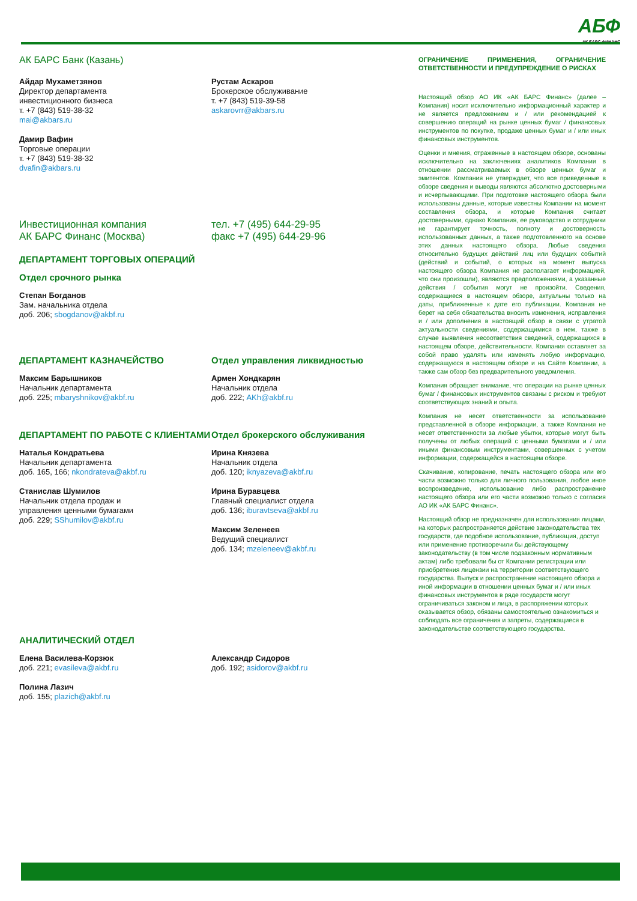АБФ
АК БАРС ФИНАНС
АК БАРС Банк (Казань)
Айдар Мухаметзянов
Директор департамента
инвестиционного бизнеса
т. +7 (843) 519-38-32
mai@akbars.ru
Дамир Вафин
Торговые операции
т. +7 (843) 519-38-32
dvafin@akbars.ru
Рустам Аскаров
Брокерское обслуживание
т. +7 (843) 519-39-58
askarovrr@akbars.ru
Инвестиционная компания
АК БАРС Финанс (Москва)
тел. +7 (495) 644-29-95
факс +7 (495) 644-29-96
ДЕПАРТАМЕНТ ТОРГОВЫХ ОПЕРАЦИЙ
Отдел срочного рынка
Степан Богданов
Зам. начальника отдела
доб. 206; sbogdanov@akbf.ru
ДЕПАРТАМЕНТ КАЗНАЧЕЙСТВО
Максим Барышников
Начальник департамента
доб. 225; mbaryshnikov@akbf.ru
Отдел управления ликвидностью
Армен Хондкарян
Начальник отдела
доб. 222; AKh@akbf.ru
ДЕПАРТАМЕНТ ПО РАБОТЕ С КЛИЕНТАМИ
Наталья Кондратьева
Начальник департамента
доб. 165, 166; nkondrateva@akbf.ru
Станислав Шумилов
Начальник отдела продаж и
управления ценными бумагами
доб. 229; SShumilov@akbf.ru
Отдел брокерского обслуживания
Ирина Князева
Начальник отдела
доб. 120; iknyazeva@akbf.ru
Ирина Буравцева
Главный специалист отдела
доб. 136; iburavtseva@akbf.ru
Максим Зеленеев
Ведущий специалист
доб. 134; mzeleneev@akbf.ru
АНАЛИТИЧЕСКИЙ ОТДЕЛ
Елена Василева-Корзюк
доб. 221; evasileva@akbf.ru
Полина Лазич
доб. 155; plazich@akbf.ru
Александр Сидоров
доб. 192; asidorov@akbf.ru
ОГРАНИЧЕНИЕ ПРИМЕНЕНИЯ, ОГРАНИЧЕНИЕ ОТВЕТСТВЕННОСТИ И ПРЕДУПРЕЖДЕНИЕ О РИСКАХ
Настоящий обзор АО ИК «АК БАРС Финанс» (далее – Компания) носит исключительно информационный характер и не является предложением и / или рекомендацией к совершению операций на рынке ценных бумаг / финансовых инструментов по покупке, продаже ценных бумаг и / или иных финансовых инструментов.
Оценки и мнения, отраженные в настоящем обзоре, основаны исключительно на заключениях аналитиков Компании в отношении рассматриваемых в обзоре ценных бумаг и эмитентов. Компания не утверждает, что все приведенные в обзоре сведения и выводы являются абсолютно достоверными и исчерпывающими. При подготовке настоящего обзора были использованы данные, которые известны Компании на момент составления обзора, и которые Компания считает достоверными, однако Компания, ее руководство и сотрудники не гарантирует точность, полноту и достоверность использованных данных, а также подготовленного на основе этих данных настоящего обзора. Любые сведения относительно будущих действий лиц или будущих событий (действий и событий, о которых на момент выпуска настоящего обзора Компания не располагает информацией, что они произошли), являются предположениями, а указанные действия / события могут не произойти. Сведения, содержащиеся в настоящем обзоре, актуальны только на даты, приближенные к дате его публикации. Компания не берет на себя обязательства вносить изменения, исправления и / или дополнения в настоящий обзор в связи с утратой актуальности сведениями, содержащимися в нем, также в случае выявления несоответствия сведений, содержащихся в настоящем обзоре, действительности. Компания оставляет за собой право удалять или изменять любую информацию, содержащуюся в настоящем обзоре и на Сайте Компании, а также сам обзор без предварительного уведомления.
Компания обращает внимание, что операции на рынке ценных бумаг / финансовых инструментов связаны с риском и требуют соответствующих знаний и опыта.
Компания не несет ответственности за использование представленной в обзоре информации, а также Компания не несет ответственности за любые убытки, которые могут быть получены от любых операций с ценными бумагами и / или иными финансовым инструментами, совершенных с учетом информации, содержащейся в настоящем обзоре.
Скачивание, копирование, печать настоящего обзора или его части возможно только для личного пользования, любое иное воспроизведение, использование либо распространение настоящего обзора или его части возможно только с согласия АО ИК «АК БАРС Финанс».
Настоящий обзор не предназначен для использования лицами, на которых распространяется действие законодательства тех государств, где подобное использование, публикация, доступ или применение противоречили бы действующему законодательству (в том числе подзаконным нормативным актам) либо требовали бы от Компании регистрации или приобретения лицензии на территории соответствующего государства. Выпуск и распространение настоящего обзора и иной информации в отношении ценных бумаг и / или иных финансовых инструментов в ряде государств могут ограничиваться законом и лица, в распоряжении которых оказывается обзор, обязаны самостоятельно ознакомиться и соблюдать все ограничения и запреты, содержащиеся в законодательстве соответствующего государства.